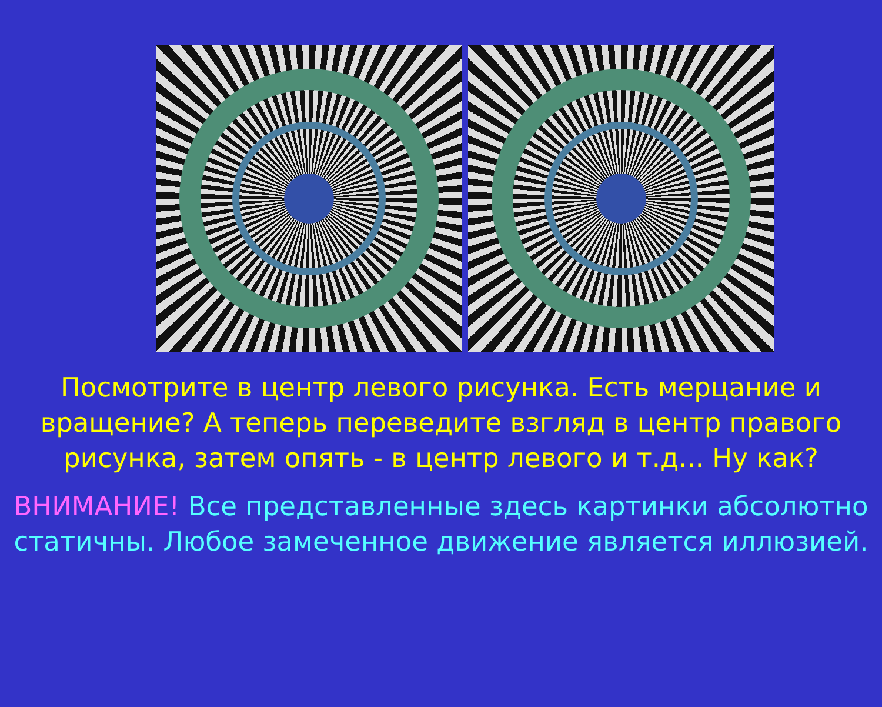Посмотрите в центр левого рисунка. Есть мерцание и вращение? А теперь переведите взгляд в центр правого рисунка, затем опять - в центр левого и т.д... Ну как?
ВНИМАНИЕ! Все представленные здесь картинки абсолютно статичны. Любое замеченное движение является иллюзией.